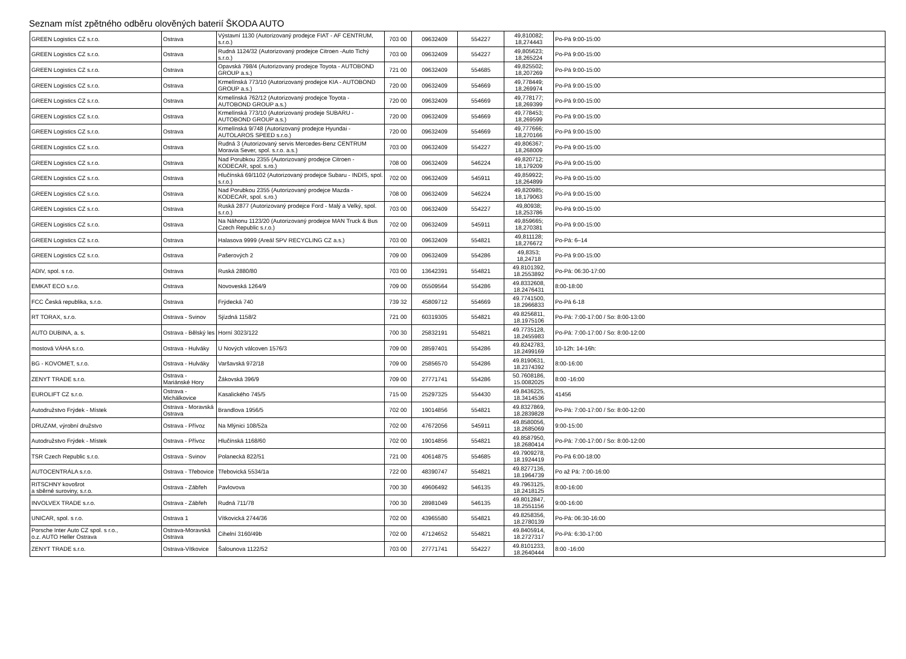Seznam míst zpětného odběru olověných baterií ŠKODA AUTO
| GREEN Logistics CZ s.r.o. | Ostrava | Výstavní 1130 (Autorizovaný prodejce FIAT - AF CENTRUM, s.r.o.) | 703 00 | 09632409 | 554227 | 49,810082; 18,274443 | Po-Pá 9:00-15:00 |
| GREEN Logistics CZ s.r.o. | Ostrava | Rudná 1124/32 (Autorizovaný prodejce Citroen -Auto Tichý s.r.o.) | 703 00 | 09632409 | 554227 | 49,805623; 18,265224 | Po-Pá 9:00-15:00 |
| GREEN Logistics CZ s.r.o. | Ostrava | Opavská 798/4 (Autorizovaný prodejce Toyota - AUTOBOND GROUP a.s.) | 721 00 | 09632409 | 554685 | 49,825502; 18,207269 | Po-Pá 9:00-15:00 |
| GREEN Logistics CZ s.r.o. | Ostrava | Krmelínská 773/10 (Autorizovaný prodejce KIA - AUTOBOND GROUP a.s.) | 720 00 | 09632409 | 554669 | 49,778449; 18,269974 | Po-Pá 9:00-15:00 |
| GREEN Logistics CZ s.r.o. | Ostrava | Krmelínská 762/12 (Autorizovaný prodejce Toyota - AUTOBOND GROUP a.s.) | 720 00 | 09632409 | 554669 | 49,778177; 18,269399 | Po-Pá 9:00-15:00 |
| GREEN Logistics CZ s.r.o. | Ostrava | Krmelínská 773/10 (Autorizovaný prodeje SUBARU - AUTOBOND GROUP a.s.) | 720 00 | 09632409 | 554669 | 49,778453; 18,269599 | Po-Pá 9:00-15:00 |
| GREEN Logistics CZ s.r.o. | Ostrava | Krmelínská 9/748 (Autorizovaný prodejce Hyundai - AUTOLAROS SPEED s.r.o.) | 720 00 | 09632409 | 554669 | 49,777666; 18,270166 | Po-Pá 9:00-15:00 |
| GREEN Logistics CZ s.r.o. | Ostrava | Rudná 3 (Autorizovaný servis Mercedes-Benz CENTRUM Moravia Sever, spol. s.r.o. a.s.) | 703 00 | 09632409 | 554227 | 49,806367; 18,268009 | Po-Pá 9:00-15:00 |
| GREEN Logistics CZ s.r.o. | Ostrava | Nad Porubkou 2355 (Autorizovaný prodejce Citroen - KODECAR, spol. s.ro.) | 708 00 | 09632409 | 546224 | 49,820712; 18,179209 | Po-Pá 9:00-15:00 |
| GREEN Logistics CZ s.r.o. | Ostrava | Hlučínská 69/1102 (Autorizovaný prodejce Subaru - INDIS, spol. s.r.o.) | 702 00 | 09632409 | 545911 | 49,859922; 18,264899 | Po-Pá 9:00-15:00 |
| GREEN Logistics CZ s.r.o. | Ostrava | Nad Porubkou 2355 (Autorizovaný prodejce Mazda - KODECAR, spol. s.ro.) | 708 00 | 09632409 | 546224 | 49,820985; 18,179063 | Po-Pá 9:00-15:00 |
| GREEN Logistics CZ s.r.o. | Ostrava | Ruská 2877 (Autorizovaný prodejce Ford - Malý a Velký, spol. s.r.o.) | 703 00 | 09632409 | 554227 | 49,80938; 18,253786 | Po-Pá 9:00-15:00 |
| GREEN Logistics CZ s.r.o. | Ostrava | Na Náhonu 1123/20 (Autorizovaný prodejce MAN Truck & Bus Czech Republic s.r.o.) | 702 00 | 09632409 | 545911 | 49,859665; 18,270381 | Po-Pá 9:00-15:00 |
| GREEN Logistics CZ s.r.o. | Ostrava | Halasova 9999 (Areál SPV RECYCLING CZ a.s.) | 703 00 | 09632409 | 554821 | 49,811128; 18,276672 | Po-Pá: 6–14 |
| GREEN Logistics CZ s.r.o. | Ostrava | Pašerových 2 | 709 00 | 09632409 | 554286 | 49,8353; 18,24718 | Po-Pá 9:00-15:00 |
| ADIV, spol. s r.o. | Ostrava | Ruská 2880/80 | 703 00 | 13642391 | 554821 | 49.8101392, 18.2553892 | Po-Pá: 06:30-17:00 |
| EMKAT ECO s.r.o. | Ostrava | Novoveská 1264/9 | 709 00 | 05509564 | 554286 | 49.8332608, 18.2476431 | 8:00-18:00 |
| FCC Česká republika, s.r.o. | Ostrava | Frýdecká 740 | 739 32 | 45809712 | 554669 | 49.7741500, 18.2966833 | Po-Pá 6-18 |
| RT TORAX, s.r.o. | Ostrava - Svinov | Sjízdná 1158/2 | 721 00 | 60319305 | 554821 | 49.8256811, 18.1975106 | Po-Pá: 7:00-17:00 / So: 8:00-13:00 |
| AUTO DUBINA, a. s. | Ostrava - Bělský les | Horní 3023/122 | 700 30 | 25832191 | 554821 | 49.7735128, 18.2455983 | Po-Pá: 7:00-17:00 / So: 8:00-12:00 |
| mostová VÁHA s.r.o. | Ostrava - Hulváky | U Nových válcoven 1576/3 | 709 00 | 28597401 | 554286 | 49.8242783, 18.2499169 | 10-12h: 14-16h: |
| BG - KOVOMET, s.r.o. | Ostrava - Hulváky | Varšavská 972/18 | 709 00 | 25856570 | 554286 | 49.8190631, 18.2374392 | 8:00-16:00 |
| ZENYT TRADE s.r.o. | Ostrava - Mariánské Hory | Žákovská 396/9 | 709 00 | 27771741 | 554286 | 50.7608186, 15.0082025 | 8:00 -16:00 |
| EUROLIFT CZ s.r.o. | Ostrava - Michálkovice | Kasalického 745/5 | 715 00 | 25297325 | 554430 | 49.8436225, 18.3414536 | 41456 |
| Autodružstvo Frýdek - Místek | Ostrava - Moravská Ostrava | Brandlova 1956/5 | 702 00 | 19014856 | 554821 | 49.8327869, 18.2839828 | Po-Pá: 7:00-17:00 / So: 8:00-12:00 |
| DRUZAM, výrobní družstvo | Ostrava - Přívoz | Na Mlýnici 108/52a | 702 00 | 47672056 | 545911 | 49.8580056, 18.2685069 | 9:00-15:00 |
| Autodružstvo Frýdek - Místek | Ostrava - Přívoz | Hlučínská 1168/60 | 702 00 | 19014856 | 554821 | 49.8587950, 18.2680414 | Po-Pá: 7:00-17:00 / So: 8:00-12:00 |
| TSR Czech Republic s.r.o. | Ostrava - Svinov | Polanecká 822/51 | 721 00 | 40614875 | 554685 | 49.7909278, 18.1924419 | Po-Pá 6:00-18:00 |
| AUTOCENTRÁLA s.r.o. | Ostrava - Třebovice | Třebovická 5534/1a | 722 00 | 48390747 | 554821 | 49.8277136, 18.1964739 | Po až Pá: 7:00-16:00 |
| RITSCHNY kovošrot a sběrné suroviny, s.r.o. | Ostrava - Zábřeh | Pavlovova | 700 30 | 49606492 | 546135 | 49.7963125, 18.2418125 | 8:00-16:00 |
| INVOLVEX TRADE s.r.o. | Ostrava - Zábřeh | Rudná 711/78 | 700 30 | 28981049 | 546135 | 49.8012847, 18.2551156 | 9:00-16:00 |
| UNICAR, spol. s r.o. | Ostrava 1 | Vítkovická 2744/36 | 702 00 | 43965580 | 554821 | 49.8258356, 18.2780139 | Po-Pá: 06:30-16:00 |
| Porsche Inter Auto CZ spol. s r.o., o.z. AUTO Heller Ostrava | Ostrava-Moravská Ostrava | Cihelní 3160/49b | 702 00 | 47124652 | 554821 | 49.8405914, 18.2727317 | Po-Pá: 6:30-17:00 |
| ZENYT TRADE s.r.o. | Ostrava-Vítkovice | Šalounova 1122/52 | 703 00 | 27771741 | 554227 | 49.8101233, 18.2640444 | 8:00 -16:00 |